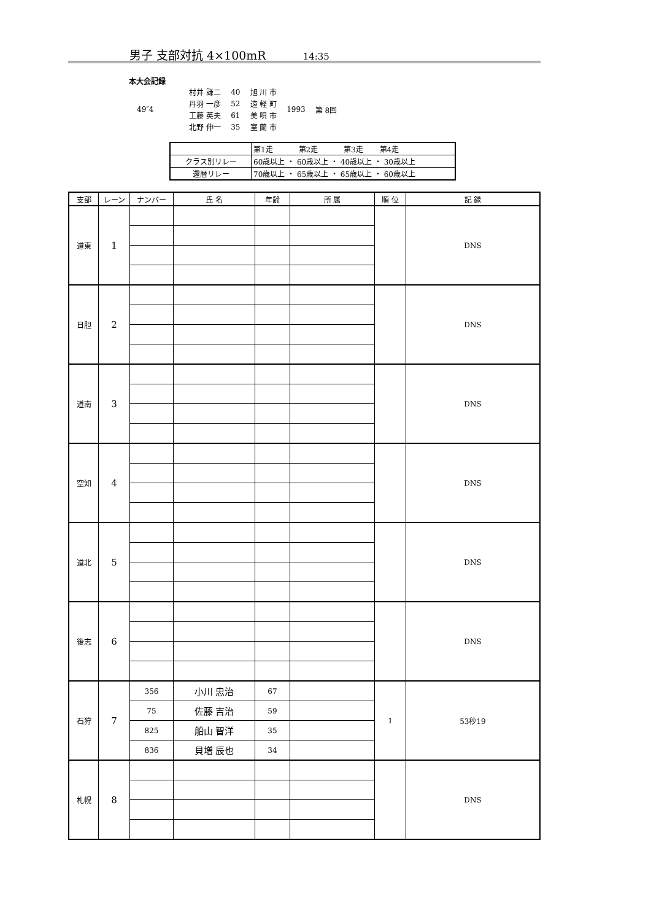男子 支部対抗 4×100mR 14:35
本大会記録
| 49″4 | 村井 謙二 | 40 | 旭 川 市 | 1993 | 第 8回 |
| | 丹羽 一彦 | 52 | 遠 軽 町 | | |
| | 工藤 英夫 | 61 | 美 唄 市 | | |
| | 北野 伸一 | 35 | 室 蘭 市 | | |
| | 第1走 第2走 第3走 第4走 |
| クラス別リレー | 60歳以上 ・ 60歳以上 ・ 40歳以上 ・ 30歳以上 |
| 還暦リレー | 70歳以上 ・ 65歳以上 ・ 65歳以上 ・ 60歳以上 |
| 支部 | レーン | ナンバー | 氏 名 | 年齢 | 所 属 | 順 位 | 記 録 |
| --- | --- | --- | --- | --- | --- | --- | --- |
| 道東 | 1 | | | | | | DNS |
| 日胆 | 2 | | | | | | DNS |
| 道南 | 3 | | | | | | DNS |
| 空知 | 4 | | | | | | DNS |
| 道北 | 5 | | | | | | DNS |
| 後志 | 6 | | | | | | DNS |
| 石狩 | 7 | 356 | 小川 忠治 | 67 | | 1 | 53秒19 |
| | | 75 | 佐藤 吉治 | 59 | | | |
| | | 825 | 船山 智洋 | 35 | | | |
| | | 836 | 貝増 辰也 | 34 | | | |
| 札幌 | 8 | | | | | | DNS |